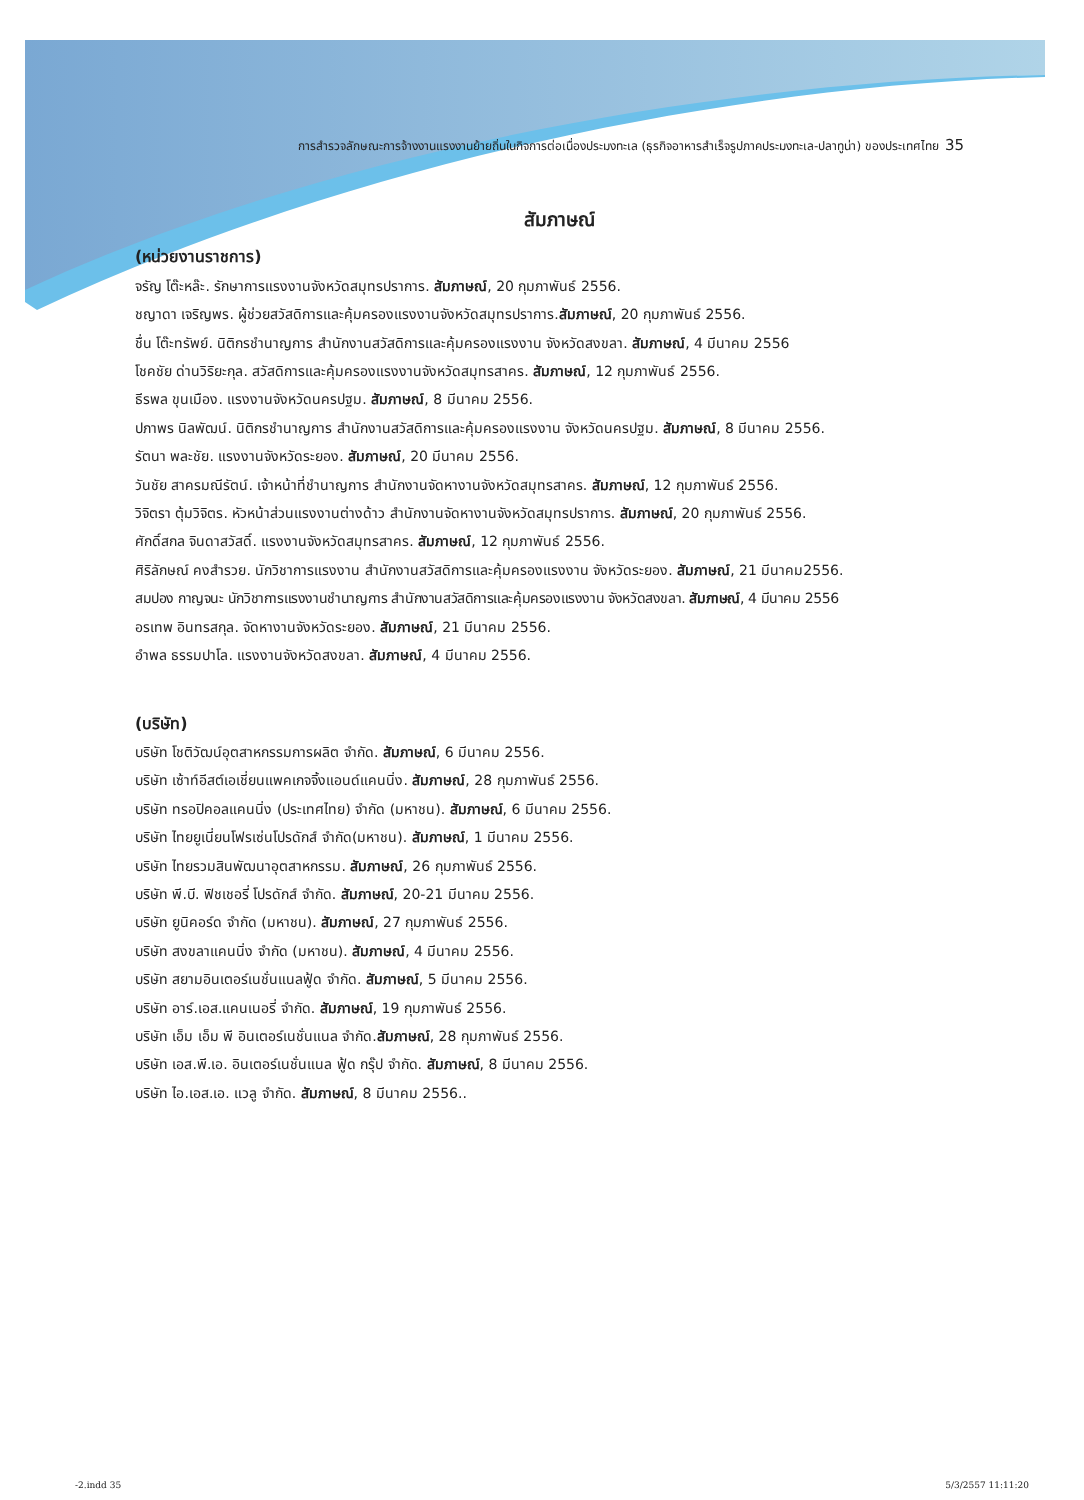การสำรวจลักษณะการจ้างงานแรงงานย้ายถิ่นในกิจการต่อเนื่องประมงทะเล (ธุรกิจอาหารสำเร็จรูปภาคประมงทะเล-ปลาทูน่า) ของประเทศไทย 35
สัมภาษณ์
(หน่วยงานราชการ)
จรัญ โต๊ะหล๊ะ. รักษาการแรงงานจังหวัดสมุทรปราการ. สัมภาษณ์, 20 กุมภาพันธ์ 2556.
ชญาดา เจริญพร. ผู้ช่วยสวัสดิการและคุ้มครองแรงงานจังหวัดสมุทรปราการ.สัมภาษณ์, 20 กุมภาพันธ์ 2556.
ชื่น โต๊ะทรัพย์. นิติกรชำนาญการ สำนักงานสวัสดิการและคุ้มครองแรงงาน จังหวัดสงขลา. สัมภาษณ์, 4 มีนาคม 2556
โชคชัย ด่านวิริยะกุล. สวัสดิการและคุ้มครองแรงงานจังหวัดสมุทรสาคร. สัมภาษณ์, 12 กุมภาพันธ์ 2556.
ธีรพล ขุนเมือง. แรงงานจังหวัดนครปฐม. สัมภาษณ์, 8 มีนาคม 2556.
ปภาพร นิลพัฒน์. นิติกรชำนาญการ สำนักงานสวัสดิการและคุ้มครองแรงงาน จังหวัดนครปฐม. สัมภาษณ์, 8 มีนาคม 2556.
รัตนา พละชัย. แรงงานจังหวัดระยอง. สัมภาษณ์, 20 มีนาคม 2556.
วันชัย สาครมณีรัตน์. เจ้าหน้าที่ชำนาญการ สำนักงานจัดหางานจังหวัดสมุทรสาคร. สัมภาษณ์, 12 กุมภาพันธ์ 2556.
วิจิตรา ตุ้มวิจิตร. หัวหน้าส่วนแรงงานต่างด้าว สำนักงานจัดหางานจังหวัดสมุทรปราการ. สัมภาษณ์, 20 กุมภาพันธ์ 2556.
ศักดิ์สกล จินดาสวัสดิ์. แรงงานจังหวัดสมุทรสาคร. สัมภาษณ์, 12 กุมภาพันธ์ 2556.
ศิริลักษณ์ คงสำรวย. นักวิชาการแรงงาน สำนักงานสวัสดิการและคุ้มครองแรงงาน จังหวัดระยอง. สัมภาษณ์, 21 มีนาคม2556.
สมปอง กาญจนะ นักวิชาการแรงงานชำนาญการ สำนักงานสวัสดิการและคุ้มครองแรงงาน จังหวัดสงขลา. สัมภาษณ์, 4 มีนาคม 2556
อรเทพ อินทรสกุล. จัดหางานจังหวัดระยอง. สัมภาษณ์, 21 มีนาคม 2556.
อำพล ธรรมปาโล. แรงงานจังหวัดสงขลา. สัมภาษณ์, 4 มีนาคม 2556.
(บริษัท)
บริษัท โชติวัฒน์อุตสาหกรรมการผลิต จำกัด. สัมภาษณ์, 6 มีนาคม 2556.
บริษัท เซ้าท์อีสต์เอเชี่ยนแพคเกจจิ้งแอนด์แคนนิ่ง. สัมภาษณ์, 28 กุมภาพันธ์ 2556.
บริษัท ทรอปิคอลแคนนิ่ง (ประเทศไทย) จำกัด (มหาชน). สัมภาษณ์, 6 มีนาคม 2556.
บริษัท ไทยยูเนี่ยนโฟรเซ่นโปรดักส์ จำกัด(มหาชน). สัมภาษณ์, 1 มีนาคม 2556.
บริษัท ไทยรวมสินพัฒนาอุตสาหกรรม. สัมภาษณ์, 26 กุมภาพันธ์ 2556.
บริษัท พี.บี. ฟิชเชอรี่ โปรดักส์ จำกัด. สัมภาษณ์, 20-21 มีนาคม 2556.
บริษัท ยูนิคอร์ด จำกัด (มหาชน). สัมภาษณ์, 27 กุมภาพันธ์ 2556.
บริษัท สงขลาแคนนิ่ง จำกัด (มหาชน). สัมภาษณ์, 4 มีนาคม 2556.
บริษัท สยามอินเตอร์เนชั่นแนลฟู้ด จำกัด. สัมภาษณ์, 5 มีนาคม 2556.
บริษัท อาร์.เอส.แคนเนอรี่ จำกัด. สัมภาษณ์, 19 กุมภาพันธ์ 2556.
บริษัท เอ็ม เอ็ม พี อินเตอร์เนชั่นแนล จำกัด.สัมภาษณ์, 28 กุมภาพันธ์ 2556.
บริษัท เอส.พี.เอ. อินเตอร์เนชั่นแนล ฟู้ด กรุ๊ป จำกัด. สัมภาษณ์, 8 มีนาคม 2556.
บริษัท ไอ.เอส.เอ. แวลู จำกัด. สัมภาษณ์, 8 มีนาคม 2556..
-2.indd 35 5/3/2557 11:11:20